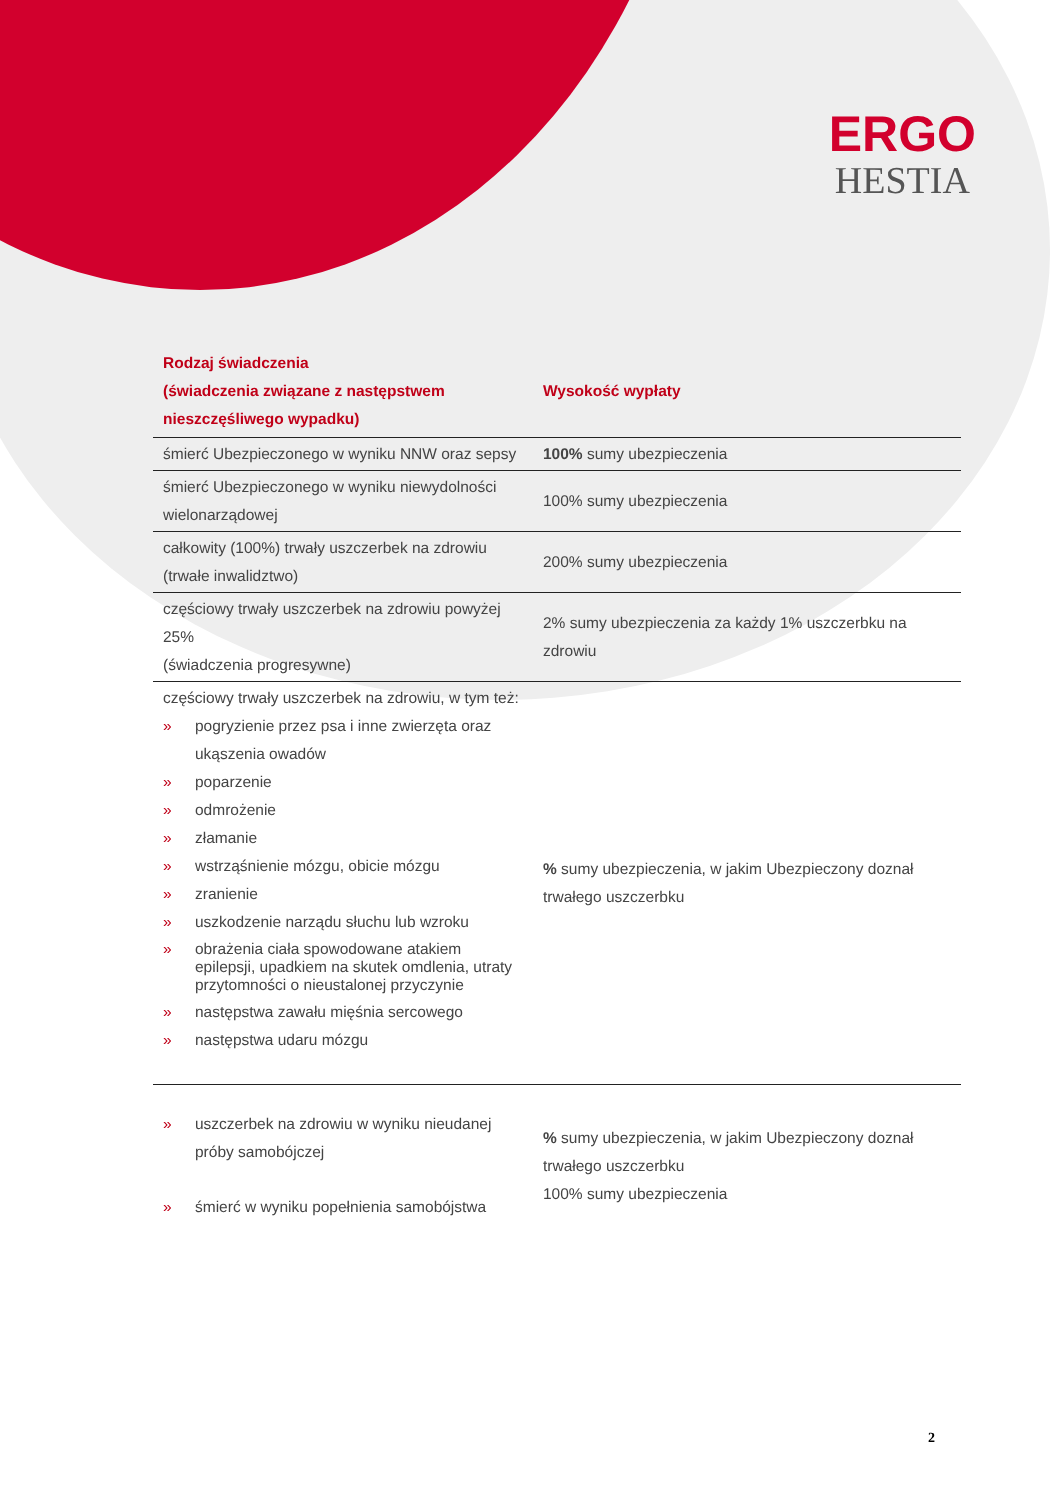ERGO
HESTIA
| Rodzaj świadczenia (świadczenia związane z następstwem nieszczęśliwego wypadku) | Wysokość wypłaty |
| --- | --- |
| śmierć Ubezpieczonego w wyniku NNW oraz sepsy | 100% sumy ubezpieczenia |
| śmierć Ubezpieczonego w wyniku niewydolności wielonarządowej | 100% sumy ubezpieczenia |
| całkowity (100%) trwały uszczerbek na zdrowiu (trwałe inwalidztwo) | 200% sumy ubezpieczenia |
| częściowy trwały uszczerbek na zdrowiu powyżej 25% (świadczenia progresywne) | 2% sumy ubezpieczenia za każdy 1% uszczerbku na zdrowiu |
| częściowy trwały uszczerbek na zdrowiu, w tym też: » pogryzienie przez psa i inne zwierzęta oraz ukąszenia owadów » poparzenie » odmrożenie » złamanie » wstrząśnienie mózgu, obicie mózgu » zranienie » uszkodzenie narządu słuchu lub wzroku » obrażenia ciała spowodowane atakiem epilepsji, upadkiem na skutek omdlenia, utraty przytomności o nieustalonej przyczynie » następstwa zawału mięśnia sercowego » następstwa udaru mózgu | % sumy ubezpieczenia, w jakim Ubezpieczony doznał trwałego uszczerbku |
| » uszczerbek na zdrowiu w wyniku nieudanej próby samobójczej » śmierć w wyniku popełnienia samobójstwa | % sumy ubezpieczenia, w jakim Ubezpieczony doznał trwałego uszczerbku 100% sumy ubezpieczenia |
2